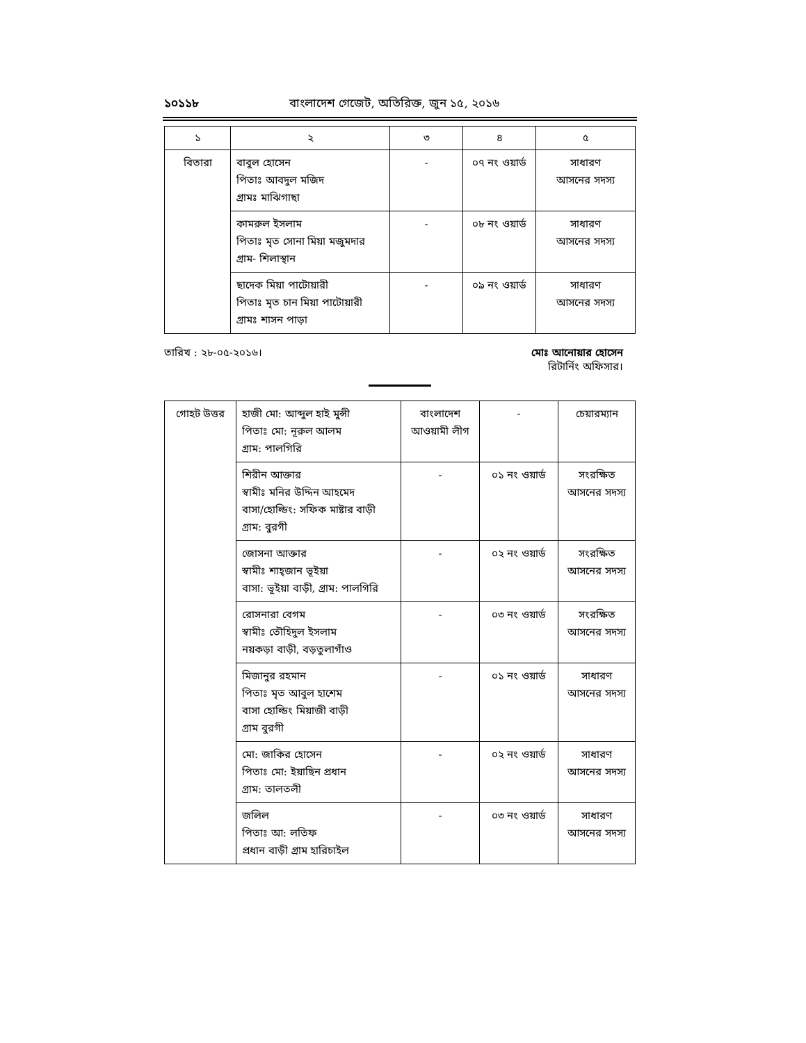১০১১৮ বাংলাদেশ গেজেট, অতিরিক্ত, জুন ১৫, ২০১৬
| ১ | ২ | ৩ | ৪ | ৫ |
| --- | --- | --- | --- | --- |
| বিতারা | বাবুল হোসেন পিতাঃ আবদুল মজিদ গ্রামঃ মাঝিগাছা | - | ০৭ নং ওয়ার্ড | সাধারণ আসনের সদস্য |
| | কামরুল ইসলাম পিতাঃ মৃত সোনা মিয়া মজুমদার গ্রাম- শিলাস্থান | - | ০৮ নং ওয়ার্ড | সাধারণ আসনের সদস্য |
| | ছাদেক মিয়া পাটোয়ারী পিতাঃ মৃত চান মিয়া পাটোয়ারী গ্রামঃ শাসন পাড়া | - | ০৯ নং ওয়ার্ড | সাধারণ আসনের সদস্য |
তারিখ : ২৮-০৫-২০১৬। মোঃ আনোয়ার হোসেন
রিটার্নিং অফিসার।
| গোহট উত্তর | হাজী মো: আব্দুল হাই মুন্সী পিতাঃ মো: নূরুল আলম গ্রাম: পালগিরি | বাংলাদেশ আওয়ামী লীগ | - | চেয়ারম্যান |
| | শিরীন আক্তার স্বামীঃ মনির উদ্দিন আহমেদ বাসা/হোল্ডিং: সফিক মাষ্টার বাড়ী গ্রাম: বুরগী | - | ০১ নং ওয়ার্ড | সংরক্ষিত আসনের সদস্য |
| | জোসনা আক্তার স্বামীঃ শাহ্জান ভূইয়া বাসা: ভূইয়া বাড়ী, গ্রাম: পালগিরি | - | ০২ নং ওয়ার্ড | সংরক্ষিত আসনের সদস্য |
| | রোসনারা বেগম স্বামীঃ তৌহিদুল ইসলাম নয়কড়া বাড়ী, বড়তুলাগাঁও | - | ০৩ নং ওয়ার্ড | সংরক্ষিত আসনের সদস্য |
| | মিজানুর রহমান পিতাঃ মৃত আবুল হাশেম বাসা হোল্ডিং মিয়াজী বাড়ী গ্রাম বুরগী | - | ০১ নং ওয়ার্ড | সাধারণ আসনের সদস্য |
| | মো: জাকির হোসেন পিতাঃ মো: ইয়াছিন প্রধান গ্রাম: তালতলী | - | ০২ নং ওয়ার্ড | সাধারণ আসনের সদস্য |
| | জলিল পিতাঃ আ: লতিফ প্রধান বাড়ী গ্রাম হারিচাইল | - | ০৩ নং ওয়ার্ড | সাধারণ আসনের সদস্য |